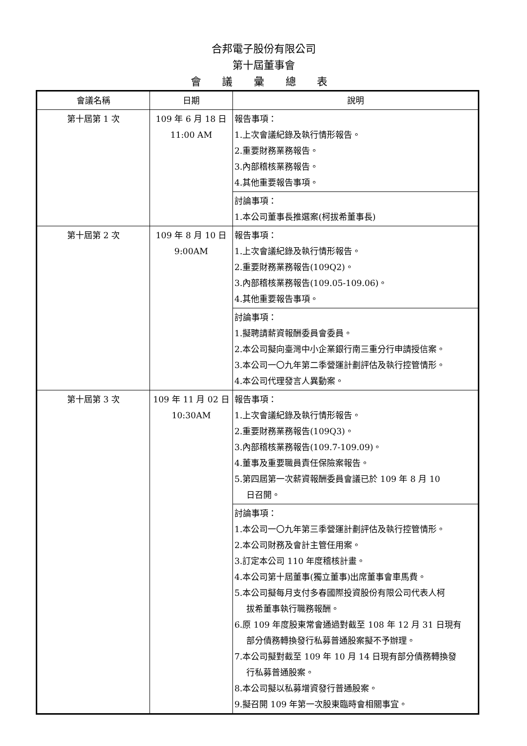合邦電子股份有限公司
第十屆董事會
會 議 彙 總 表
| 會議名稱 | 日期 | 說明 |
| --- | --- | --- |
| 第十屆第 1 次 | 109 年 6 月 18 日 11:00 AM | 報告事項： 1.上次會議紀錄及執行情形報告。 2.重要財務業務報告。 3.內部稽核業務報告。 4.其他重要報告事項。 |
| | | 討論事項： 1.本公司董事長推選案(柯拔希董事長) |
| 第十屆第 2 次 | 109 年 8 月 10 日 9:00AM | 報告事項： 1.上次會議紀錄及執行情形報告。 2.重要財務業務報告(109Q2)。 3.內部稽核業務報告(109.05-109.06)。 4.其他重要報告事項。 |
| | | 討論事項： 1.擬聘請薪資報酬委員會委員。 2.本公司擬向臺灣中小企業銀行南三重分行申請授信案。 3.本公司一〇九年第二季營運計劃評估及執行控管情形。 4.本公司代理發言人異動案。 |
| 第十屆第 3 次 | 109 年 11 月 02 日 10:30AM | 報告事項： 1.上次會議紀錄及執行情形報告。 2.重要財務業務報告(109Q3)。 3.內部稽核業務報告(109.7-109.09)。 4.董事及重要職員責任保險案報告。 5.第四屆第一次薪資報酬委員會議已於 109 年 8 月 10 日召開。 |
| | | 討論事項： 1.本公司一〇九年第三季營運計劃評估及執行控管情形。 2.本公司財務及會計主管任用案。 3.訂定本公司 110 年度稽核計畫。 4.本公司第十屆董事(獨立董事)出席董事會車馬費。 5.本公司擬每月支付多春國際投資股份有限公司代表人柯 拔希董事執行職務報酬。 6.原 109 年度股東常會通過對截至 108 年 12 月 31 日現有 部分債務轉換發行私募普通股案擬不予辦理。 7.本公司擬對截至 109 年 10 月 14 日現有部分債務轉換發 行私募普通股案。 8.本公司擬以私募增資發行普通股案。 9.擬召開 109 年第一次股東臨時會相關事宜。 |